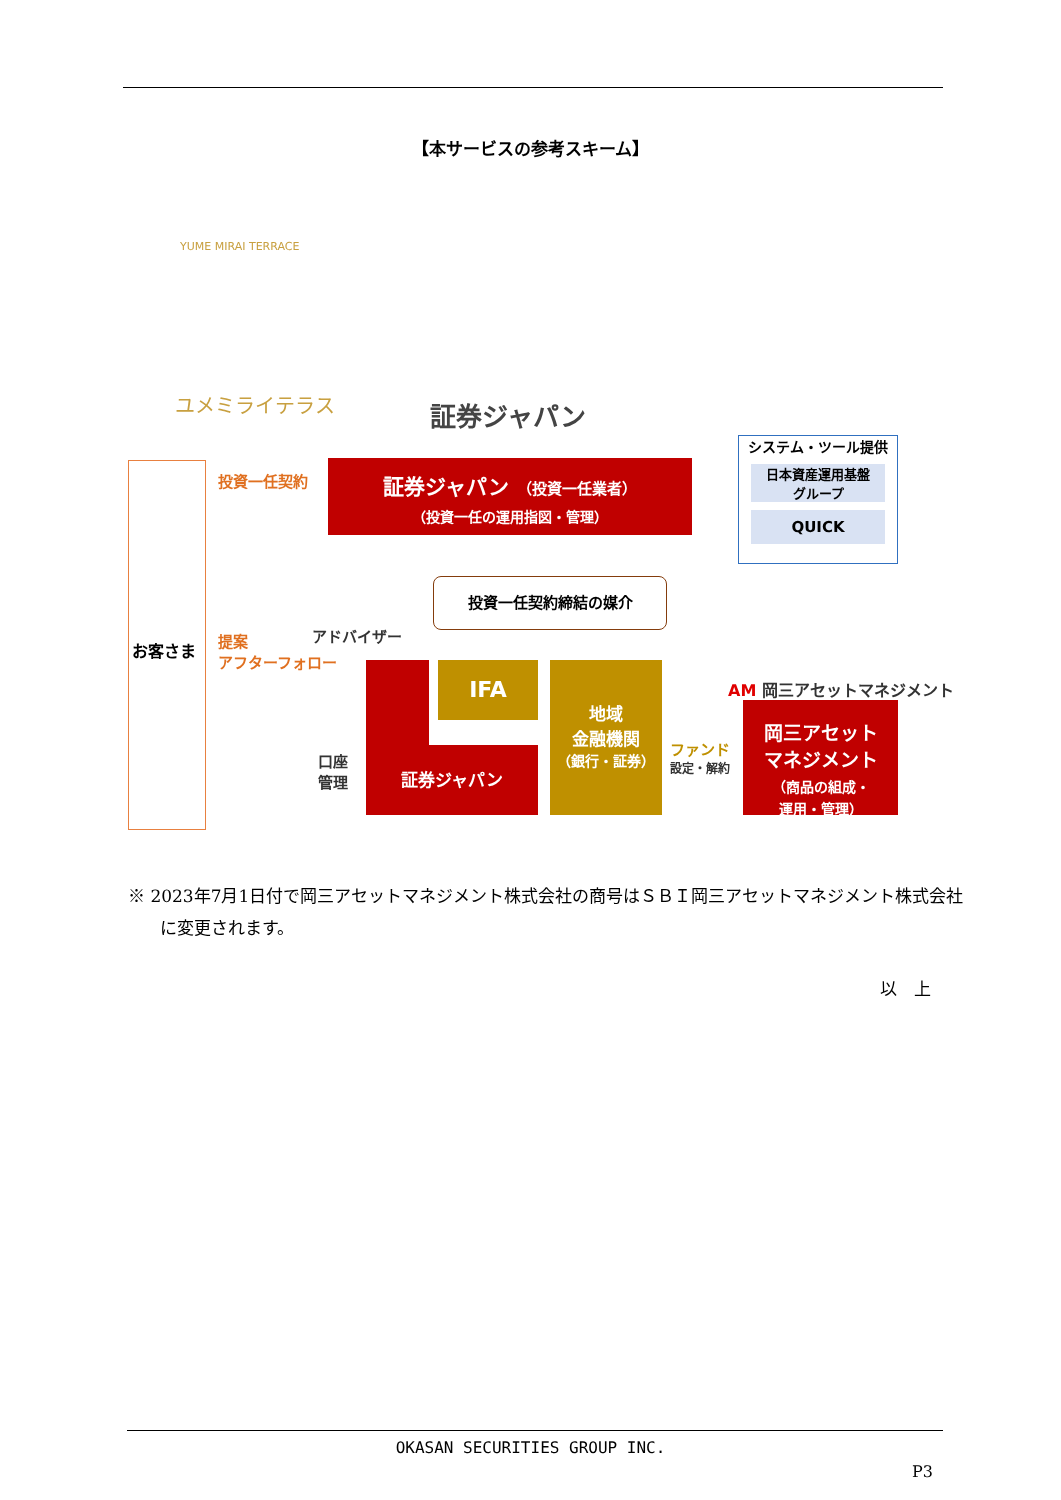【本サービスの参考スキーム】
YUME MIRAI TERRACE
ユメミライテラス 証券ジャパン
お客さま
投資一任契約
証券ジャパン （投資一任業者）
（投資一任の運用指図・管理）
システム・ツール提供
日本資産運用基盤
グループ
QUICK
投資一任契約締結の媒介
提案
アフターフォロー
アドバイザー
証券ジャパン
IFA
地域
金融機関
（銀行・証券）
口座
管理
ファンド
設定・解約
AM 岡三アセットマネジメント
岡三アセット
マネジメント
（商品の組成・
運用・管理）
※ 2023年7月1日付で岡三アセットマネジメント株式会社の商号はＳＢＩ岡三アセットマネジメント株式会社に変更されます。
以　上
OKASAN SECURITIES GROUP INC.
P3